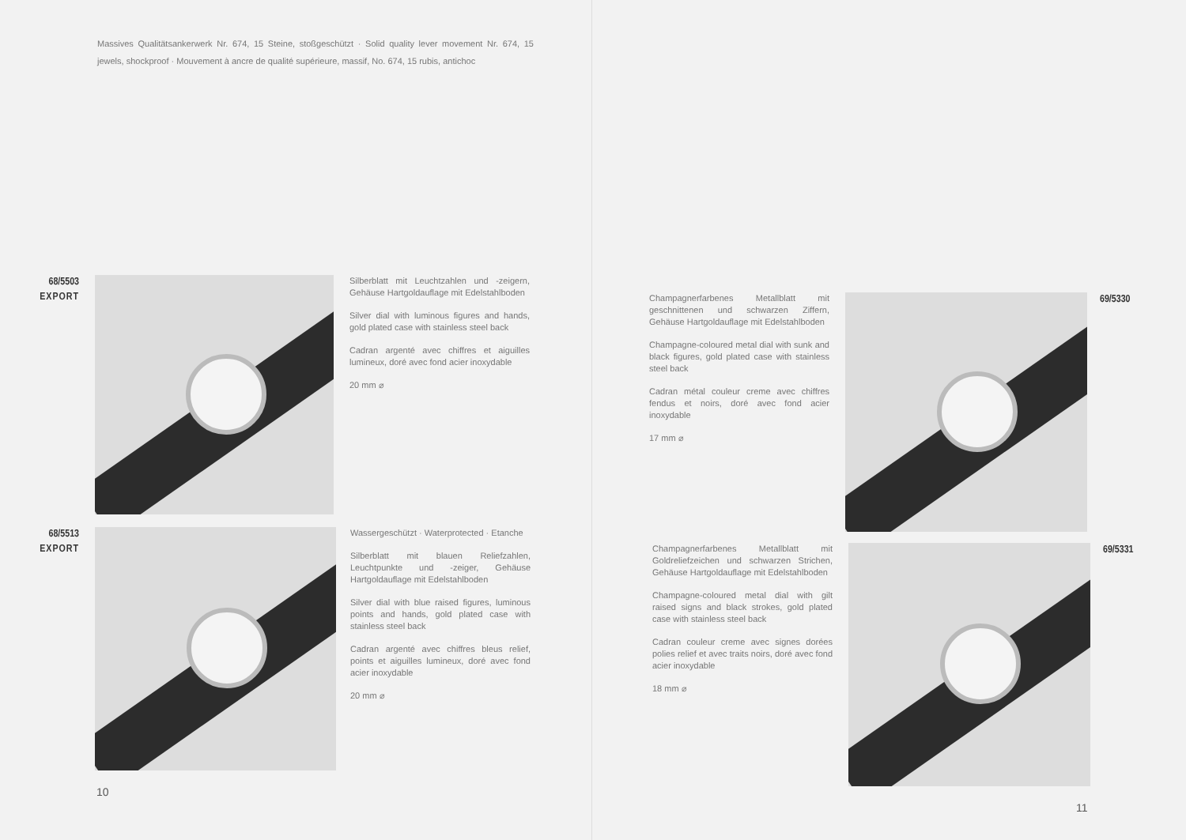Massives Qualitätsankerwerk Nr. 674, 15 Steine, stoßgeschützt · Solid quality lever movement Nr. 674, 15 jewels, shockproof · Mouvement à ancre de qualité supérieure, massif, No. 674, 15 rubis, antichoc
68/5503
EXPORT
Silberblatt mit Leuchtzahlen und -zeigern, Gehäuse Hartgoldauflage mit Edelstahlboden
Silver dial with luminous figures and hands, gold plated case with stainless steel back
Cadran argenté avec chiffres et aiguilles lumineux, doré avec fond acier inoxydable
20 mm ⌀
68/5513
EXPORT
Wassergeschützt · Waterprotected · Etanche
Silberblatt mit blauen Reliefzahlen, Leuchtpunkte und -zeiger, Gehäuse Hartgoldauflage mit Edelstahlboden
Silver dial with blue raised figures, luminous points and hands, gold plated case with stainless steel back
Cadran argenté avec chiffres bleus relief, points et aiguilles lumineux, doré avec fond acier inoxydable
20 mm ⌀
10
Champagnerfarbenes Metallblatt mit geschnittenen und schwarzen Ziffern, Gehäuse Hartgoldauflage mit Edelstahlboden
Champagne-coloured metal dial with sunk and black figures, gold plated case with stainless steel back
Cadran métal couleur creme avec chiffres fendus et noirs, doré avec fond acier inoxydable
17 mm ⌀
69/5330
Champagnerfarbenes Metallblatt mit Goldreliefzeichen und schwarzen Strichen, Gehäuse Hartgoldauflage mit Edelstahlboden
Champagne-coloured metal dial with gilt raised signs and black strokes, gold plated case with stainless steel back
Cadran couleur creme avec signes dorées polies relief et avec traits noirs, doré avec fond acier inoxydable
18 mm ⌀
69/5331
11